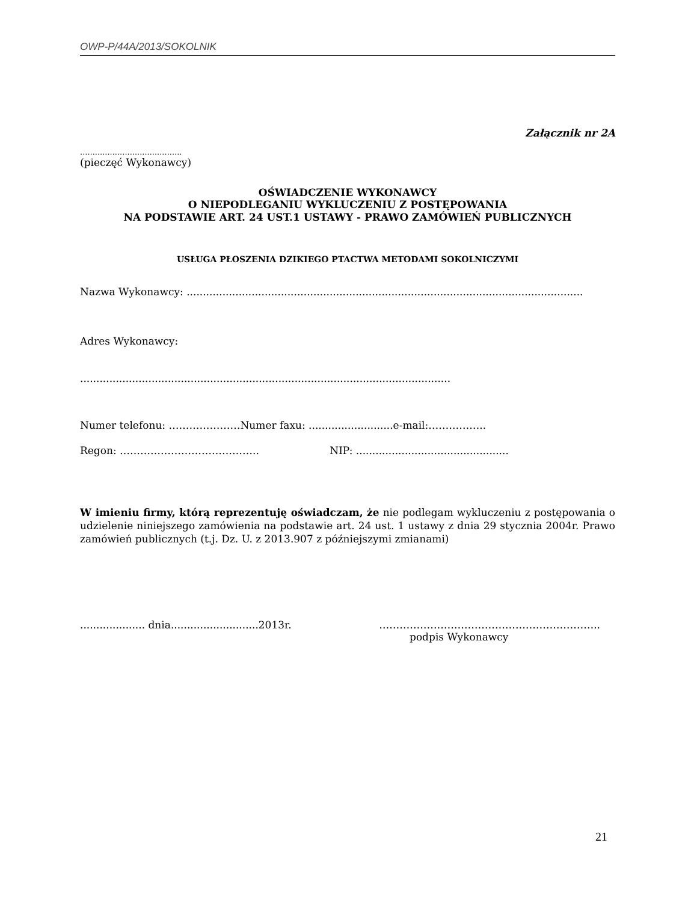OWP-P/44A/2013/SOKOLNIK
Załącznik nr 2A
.........................................
(pieczęć Wykonawcy)
OŚWIADCZENIE WYKONAWCY
O NIEPODLEGANIU WYKLUCZENIU Z POSTĘPOWANIA
NA PODSTAWIE ART. 24 UST.1 USTAWY - PRAWO ZAMÓWIEŃ PUBLICZNYCH
USŁUGA PŁOSZENIA DZIKIEGO PTACTWA METODAMI SOKOLNICZYMI
Nazwa Wykonawcy: ..........................................................................................................................
Adres Wykonawcy:
..................................................................................................................
Numer telefonu: …………………Numer faxu: ..........................e-mail:……………..
Regon: ………………………………….. NIP: ...............................................
W imieniu firmy, którą reprezentuję oświadczam, że nie podlegam wykluczeniu z postępowania o udzielenie niniejszego zamówienia na podstawie art. 24 ust. 1 ustawy z dnia 29 stycznia 2004r. Prawo zamówień publicznych (t.j. Dz. U. z 2013.907 z późniejszymi zmianami)
.................... dnia...........................2013r. ………………………………………………………..
podpis Wykonawcy
21